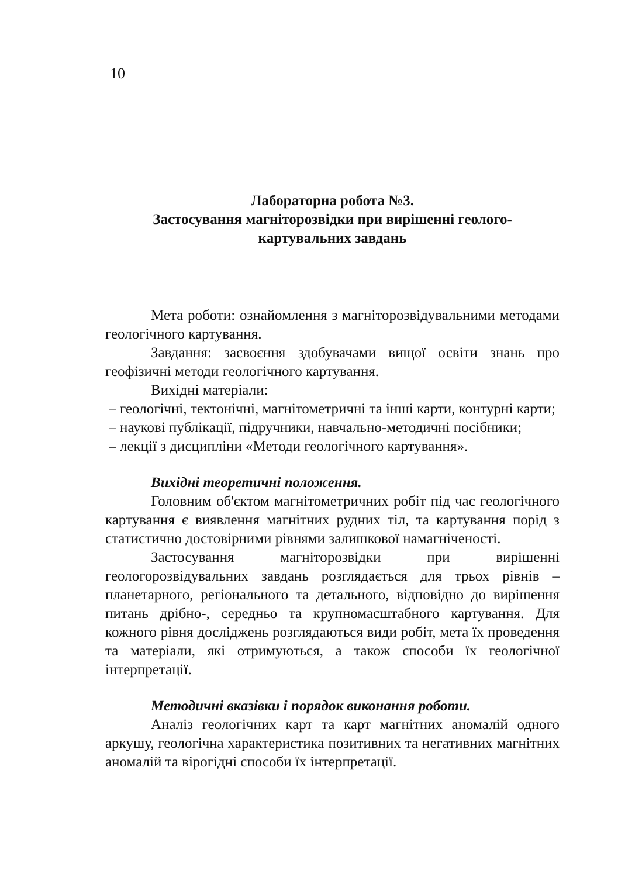10
Лабораторна робота №3.
Застосування магніторозвідки при вирішенні геолого-
картувальних завдань
Мета роботи: ознайомлення з магніторозвідувальними методами геологічного картування.
Завдання: засвоєння здобувачами вищої освіти знань про геофізичні методи геологічного картування.
Вихідні матеріали:
– геологічні, тектонічні, магнітометричні та інші карти, контурні карти;
– наукові публікації, підручники, навчально-методичні посібники;
– лекції з дисципліни «Методи геологічного картування».
Вихідні теоретичні положення.
Головним об'єктом магнітометричних робіт під час геологічного картування є виявлення магнітних рудних тіл, та картування порід з статистично достовірними рівнями залишкової намагніченості.
Застосування магніторозвідки при вирішенні геологорозвідувальних завдань розглядається для трьох рівнів – планетарного, регіонального та детального, відповідно до вирішення питань дрібно-, середньо та крупномасштабного картування. Для кожного рівня досліджень розглядаються види робіт, мета їх проведення та матеріали, які отримуються, а також способи їх геологічної інтерпретації.
Методичні вказівки і порядок виконання роботи.
Аналіз геологічних карт та карт магнітних аномалій одного аркушу, геологічна характеристика позитивних та негативних магнітних аномалій та вірогідні способи їх інтерпретації.